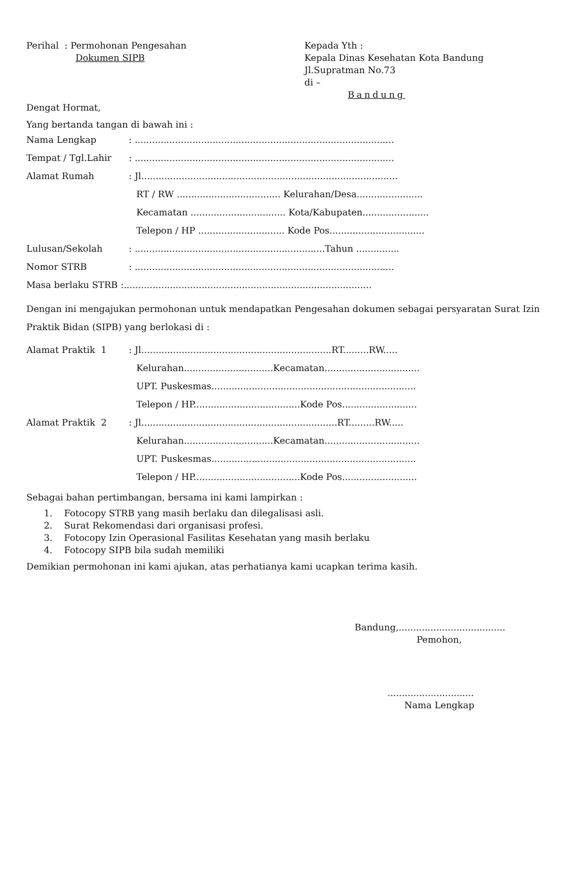Perihal : Permohonan Pengesahan
Dokumen SIPB
Kepada Yth :
Kepala Dinas Kesehatan Kota Bandung
Jl.Supratman No.73
di –
Bandung
Dengat Hormat,
Yang bertanda tangan di bawah ini :
Nama Lengkap: ..........................................................................................
Tempat / Tgl.Lahir: ..........................................................................................
Alamat Rumah: Jl.........................................................................................
RT / RW .................................... Kelurahan/Desa.......................
Kecamatan ................................. Kota/Kabupaten.......................
Telepon / HP .............................. Kode Pos.................................
Lulusan/Sekolah: ..................................................................Tahun ...............
Nomor STRB: ..........................................................................................
Masa berlaku STRB :......................................................................................
Dengan ini mengajukan permohonan untuk mendapatkan Pengesahan dokumen sebagai persyaratan Surat Izin Praktik Bidan (SIPB) yang berlokasi di :
Alamat Praktik 1: Jl..................................................................RT.........RW.....
Kelurahan...............................Kecamatan.................................
UPT. Puskesmas.......................................................................
Telepon / HP.....................................Kode Pos..........................
Alamat Praktik 2: Jl....................................................................RT.........RW.....
Kelurahan...............................Kecamatan.................................
UPT. Puskesmas.......................................................................
Telepon / HP.....................................Kode Pos..........................
Sebagai bahan pertimbangan, bersama ini kami lampirkan :
1. Fotocopy STRB yang masih berlaku dan dilegalisasi asli.
2. Surat Rekomendasi dari organisasi profesi.
3. Fotocopy Izin Operasional Fasilitas Kesehatan yang masih berlaku
4. Fotocopy SIPB bila sudah memiliki
Demikian permohonan ini kami ajukan, atas perhatianya kami ucapkan terima kasih.
Bandung,.....................................
Pemohon,
..............................
Nama Lengkap